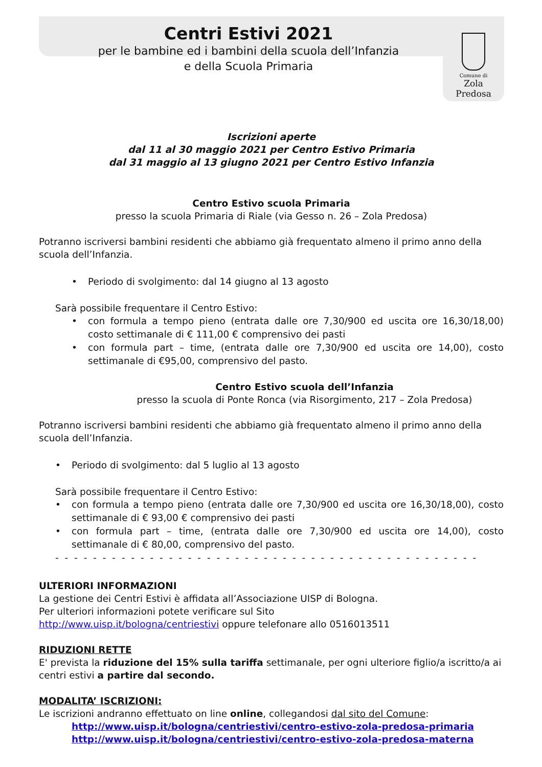Centri Estivi 2021
per le bambine ed i bambini della scuola dell’Infanzia
e della Scuola Primaria
Comune di
Zola Predosa
Iscrizioni aperte
dal 11 al 30 maggio 2021 per Centro Estivo Primaria
dal 31 maggio al 13 giugno 2021 per Centro Estivo Infanzia
Centro Estivo scuola Primaria
presso la scuola Primaria di Riale (via Gesso n. 26 – Zola Predosa)
Potranno iscriversi bambini residenti che abbiamo già frequentato almeno il primo anno della scuola dell’Infanzia.
• Periodo di svolgimento: dal 14 giugno al 13 agosto
Sarà possibile frequentare il Centro Estivo:
• con formula a tempo pieno (entrata dalle ore 7,30/900 ed uscita ore 16,30/18,00) costo settimanale di € 111,00 € comprensivo dei pasti
• con formula part – time, (entrata dalle ore 7,30/900 ed uscita ore 14,00), costo settimanale di €95,00, comprensivo del pasto.
Centro Estivo scuola dell’Infanzia
presso la scuola di Ponte Ronca (via Risorgimento, 217 – Zola Predosa)
Potranno iscriversi bambini residenti che abbiamo già frequentato almeno il primo anno della scuola dell’Infanzia.
• Periodo di svolgimento: dal 5 luglio al 13 agosto
Sarà possibile frequentare il Centro Estivo:
• con formula a tempo pieno (entrata dalle ore 7,30/900 ed uscita ore 16,30/18,00), costo settimanale di € 93,00 € comprensivo dei pasti
• con formula part – time, (entrata dalle ore 7,30/900 ed uscita ore 14,00), costo settimanale di € 80,00, comprensivo del pasto.
- - - - - - - - - - - - - - - - - - - - - - - - - - - - - - - - - - - - - - - - - - - - -
ULTERIORI INFORMAZIONI
La gestione dei Centri Estivi è affidata all’Associazione UISP di Bologna.
Per ulteriori informazioni potete verificare sul Sito
http://www.uisp.it/bologna/centriestivi oppure telefonare allo 0516013511
RIDUZIONI RETTE
E' prevista la riduzione del 15% sulla tariffa settimanale, per ogni ulteriore figlio/a iscritto/a ai centri estivi a partire dal secondo.
MODALITA’ ISCRIZIONI:
Le iscrizioni andranno effettuato on line online, collegandosi dal sito del Comune:
http://www.uisp.it/bologna/centriestivi/centro-estivo-zola-predosa-primaria
http://www.uisp.it/bologna/centriestivi/centro-estivo-zola-predosa-materna